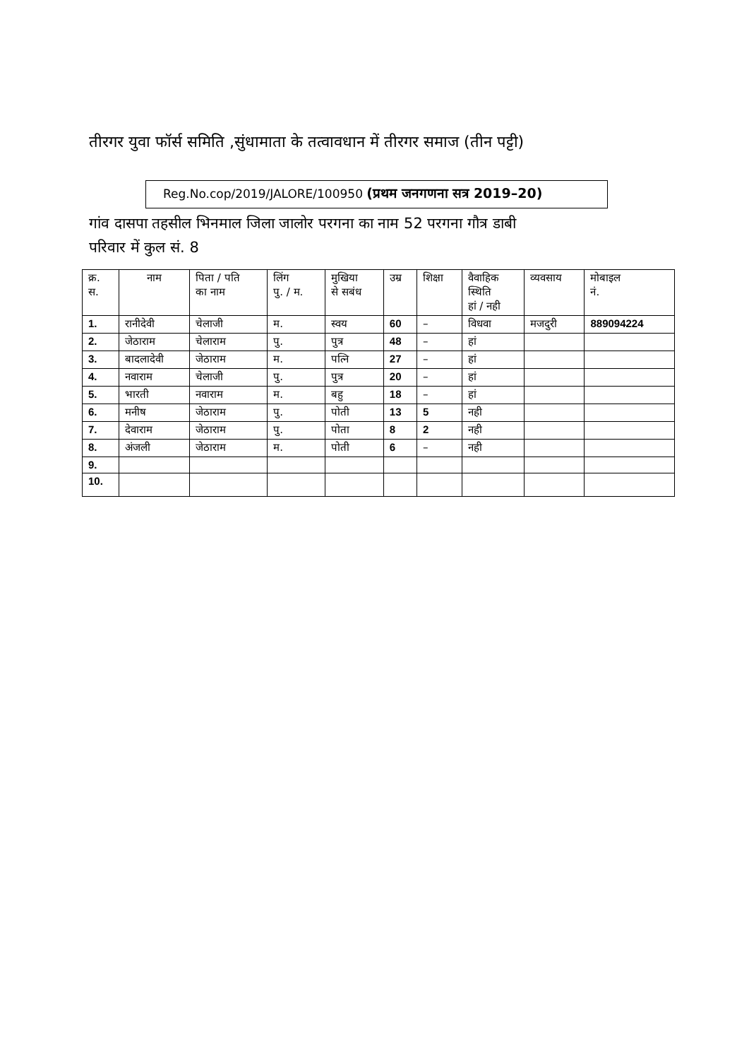तीरगर युवा फॉर्स समिति ,सुंधामाता के तत्वावधान में तीरगर समाज (तीन पट्टी)
Reg.No.cop/2019/JALORE/100950 (प्रथम जनगणना सत्र 2019–20)
गांव दासपा तहसील भिनमाल जिला जालोर परगना का नाम 52 परगना गौत्र डाबी
परिवार में कुल सं. 8
| क्र. स. | नाम | पिता / पति का नाम | लिंग पु. / म. | मुखिया से सबंध | उम्र | शिक्षा | वैवाहिक स्थिति हां / नही | व्यवसाय | मोबाइल नं. |
| --- | --- | --- | --- | --- | --- | --- | --- | --- | --- |
| 1. | रानीदेवी | चेलाजी | म. | स्वय | 60 | – | विधवा | मजदुरी | 889094224 |
| 2. | जेठाराम | चेलाराम | पु. | पुत्र | 48 | – | हां | | |
| 3. | बादलादेवी | जेठाराम | म. | पत्नि | 27 | – | हां | | |
| 4. | नवाराम | चेलाजी | पु. | पुत्र | 20 | – | हां | | |
| 5. | भारती | नवाराम | म. | बहु | 18 | – | हां | | |
| 6. | मनीष | जेठाराम | पु. | पोती | 13 | 5 | नही | | |
| 7. | देवाराम | जेठाराम | पु. | पोता | 8 | 2 | नही | | |
| 8. | अंजली | जेठाराम | म. | पोती | 6 | – | नही | | |
| 9. | | | | | | | | | |
| 10. | | | | | | | | | |